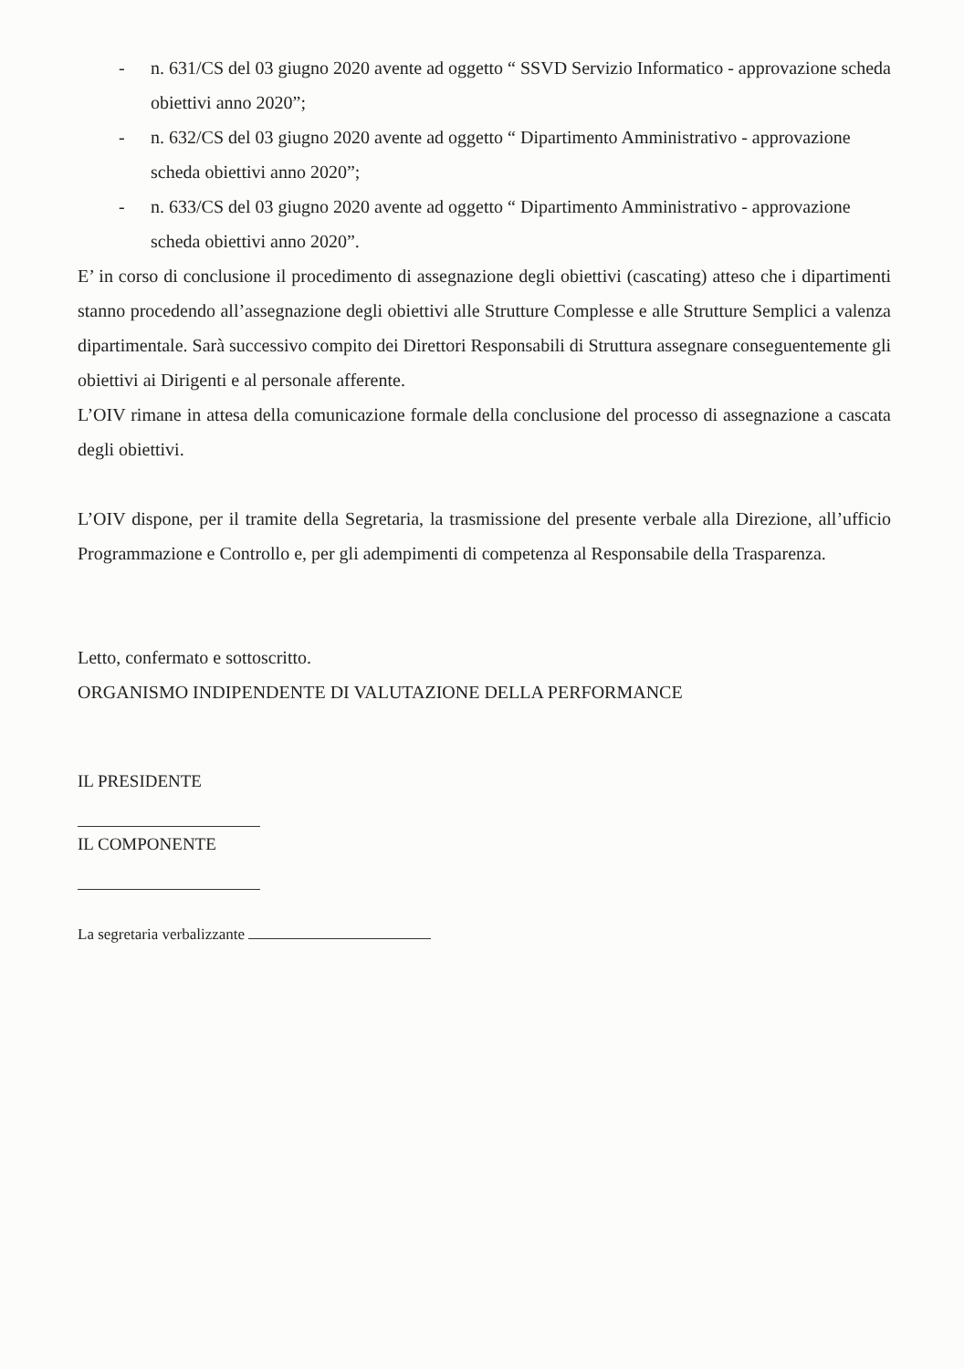- n. 631/CS del 03 giugno 2020 avente ad oggetto “ SSVD Servizio Informatico - approvazione scheda obiettivi anno 2020”;
- n. 632/CS del 03 giugno 2020 avente ad oggetto “ Dipartimento Amministrativo - approvazione scheda obiettivi anno 2020”;
- n. 633/CS del 03 giugno 2020 avente ad oggetto “ Dipartimento Amministrativo - approvazione scheda obiettivi anno 2020”.
E’ in corso di conclusione il procedimento di assegnazione degli obiettivi (cascating) atteso che i dipartimenti stanno procedendo all’assegnazione degli obiettivi alle Strutture Complesse e alle Strutture Semplici a valenza dipartimentale. Sarà successivo compito dei Direttori Responsabili di Struttura assegnare conseguentemente gli obiettivi ai Dirigenti e al personale afferente.
L’OIV rimane in attesa della comunicazione formale della conclusione del processo di assegnazione a cascata degli obiettivi.
L’OIV dispone, per il tramite della Segretaria, la trasmissione del presente verbale alla Direzione, all’ufficio Programmazione e Controllo e, per gli adempimenti di competenza al Responsabile della Trasparenza.
Letto, confermato e sottoscritto.
ORGANISMO INDIPENDENTE DI VALUTAZIONE DELLA PERFORMANCE
IL PRESIDENTE
IL COMPONENTE
La segretaria verbalizzante